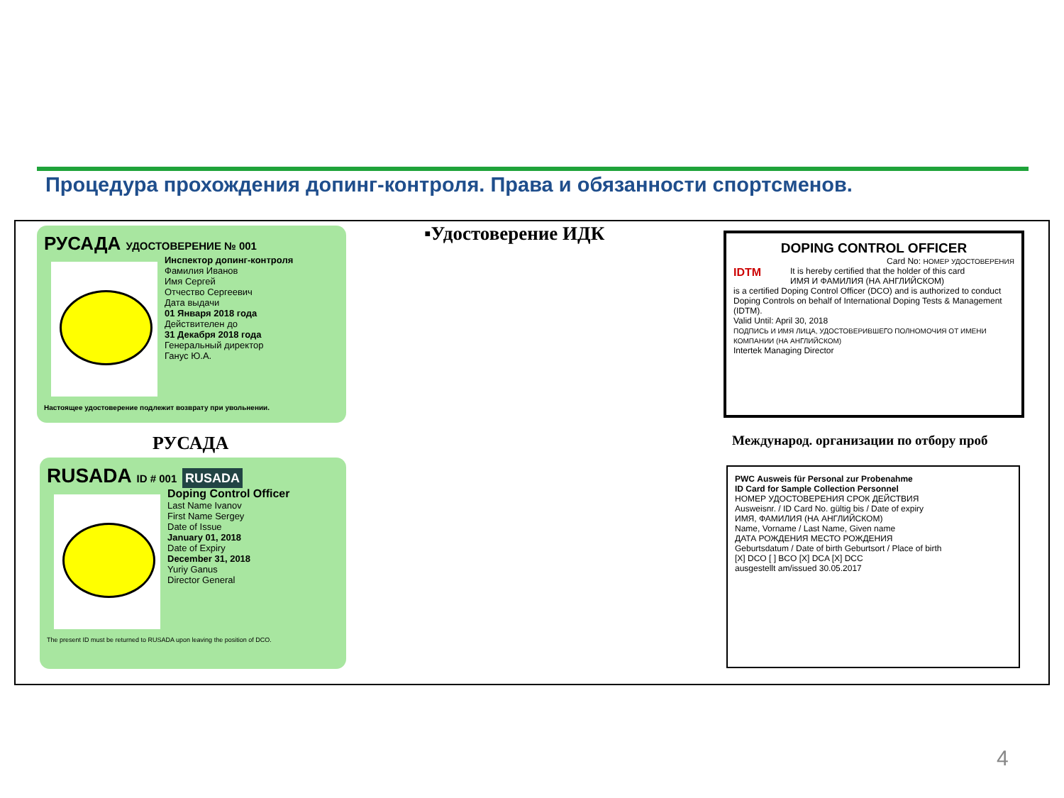Процедура прохождения допинг-контроля. Права и обязанности спортсменов.
РУСАДА УДОСТОВЕРЕНИЕ № 001
Инспектор допинг-контроля
Фамилия Иванов
Имя Сергей
Отчество Сергеевич
Дата выдачи
01 Января 2018 года
Действителен до
31 Декабря 2018 года
Генеральный директор
Ганус Ю.А.
Настоящее удостоверение подлежит возврату при увольнении.
РУСАДА
RUSADA ID # 001 RUSADA
Doping Control Officer
Last Name Ivanov
First Name Sergey
Date of Issue
January 01, 2018
Date of Expiry
December 31, 2018
Yuriy Ganus
Director General
The present ID must be returned to RUSADA upon leaving the position of DCO.
▪Удостоверение ИДК
DOPING CONTROL OFFICER
Card No: НОМЕР УДОСТОВЕРЕНИЯ
IDTM
It is hereby certified that the holder of this card
ИМЯ И ФАМИЛИЯ (НА АНГЛИЙСКОМ)
is a certified Doping Control Officer (DCO) and is authorized to conduct Doping Controls on behalf of International Doping Tests & Management (IDTM).
Valid Until: April 30, 2018
ПОДПИСЬ И ИМЯ ЛИЦА, УДОСТОВЕРИВШЕГО ПОЛНОМОЧИЯ ОТ ИМЕНИ КОМПАНИИ (НА АНГЛИЙСКОМ)
Intertek Managing Director
Международ. организации по отбору проб
PWC Ausweis für Personal zur Probenahme
ID Card for Sample Collection Personnel
НОМЕР УДОСТОВЕРЕНИЯ СРОК ДЕЙСТВИЯ
Ausweisnr. / ID Card No. gültig bis / Date of expiry
ИМЯ, ФАМИЛИЯ (НА АНГЛИЙСКОМ)
Name, Vorname / Last Name, Given name
ДАТА РОЖДЕНИЯ МЕСТО РОЖДЕНИЯ
Geburtsdatum / Date of birth Geburtsort / Place of birth
[X] DCO [ ] BCO [X] DCA [X] DCC
ausgestellt am/issued 30.05.2017
4